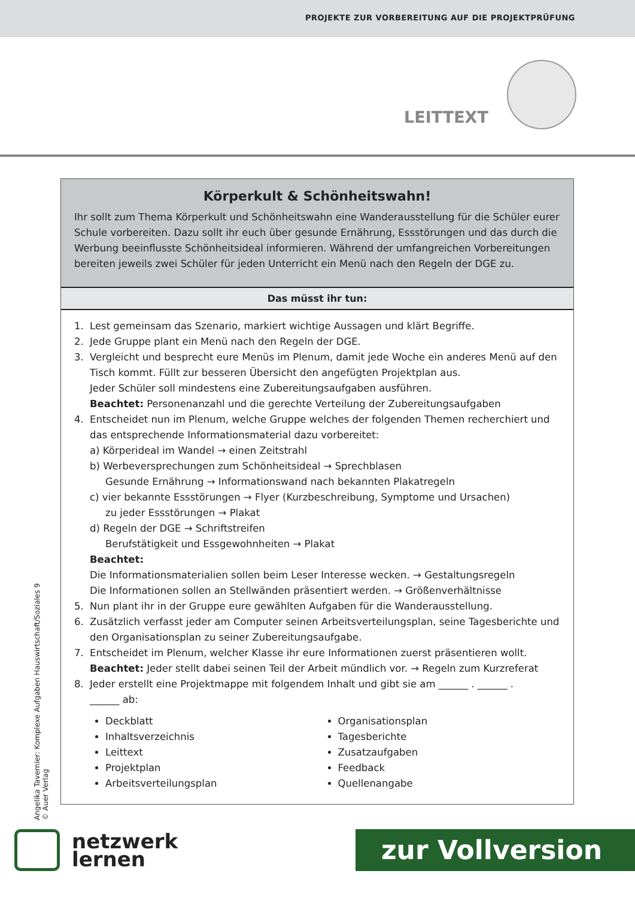PROJEKTE ZUR VORBEREITUNG AUF DIE PROJEKTPRÜFUNG
LEITTEXT
Körperkult & Schönheitswahn!
Ihr sollt zum Thema Körperkult und Schönheitswahn eine Wanderausstellung für die Schüler eurer Schule vorbereiten. Dazu sollt ihr euch über gesunde Ernährung, Essstörungen und das durch die Werbung beeinflusste Schönheitsideal informieren. Während der umfangreichen Vorbereitungen bereiten jeweils zwei Schüler für jeden Unterricht ein Menü nach den Regeln der DGE zu.
Das müsst ihr tun:
1. Lest gemeinsam das Szenario, markiert wichtige Aussagen und klärt Begriffe.
2. Jede Gruppe plant ein Menü nach den Regeln der DGE.
3. Vergleicht und besprecht eure Menüs im Plenum, damit jede Woche ein anderes Menü auf den Tisch kommt. Füllt zur besseren Übersicht den angefügten Projektplan aus.
Jeder Schüler soll mindestens eine Zubereitungsaufgaben ausführen.
Beachtet: Personenanzahl und die gerechte Verteilung der Zubereitungsaufgaben
4. Entscheidet nun im Plenum, welche Gruppe welches der folgenden Themen recherchiert und das entsprechende Informationsmaterial dazu vorbereitet:
a) Körperideal im Wandel → einen Zeitstrahl
b) Werbeversprechungen zum Schönheitsideal → Sprechblasen
Gesunde Ernährung → Informationswand nach bekannten Plakatregeln
c) vier bekannte Essstörungen → Flyer (Kurzbeschreibung, Symptome und Ursachen)
zu jeder Essstörungen → Plakat
d) Regeln der DGE → Schriftstreifen
Berufstätigkeit und Essgewohnheiten → Plakat
Beachtet:
Die Informationsmaterialien sollen beim Leser Interesse wecken. → Gestaltungsregeln
Die Informationen sollen an Stellwänden präsentiert werden. → Größenverhältnisse
5. Nun plant ihr in der Gruppe eure gewählten Aufgaben für die Wanderausstellung.
6. Zusätzlich verfasst jeder am Computer seinen Arbeitsverteilungsplan, seine Tagesberichte und den Organisationsplan zu seiner Zubereitungsaufgabe.
7. Entscheidet im Plenum, welcher Klasse ihr eure Informationen zuerst präsentieren wollt.
Beachtet: Jeder stellt dabei seinen Teil der Arbeit mündlich vor. → Regeln zum Kurzreferat
8. Jeder erstellt eine Projektmappe mit folgendem Inhalt und gibt sie am ______ . ______ .
______ ab:
Deckblatt
Inhaltsverzeichnis
Leittext
Projektplan
Arbeitsverteilungsplan
Organisationsplan
Tagesberichte
Zusatzaufgaben
Feedback
Quellenangabe
Angelika Tavernier: Komplexe Aufgaben Hauswirtschaft/Soziales 9
© Auer Verlag
netzwerk
lernen
zur Vollversion